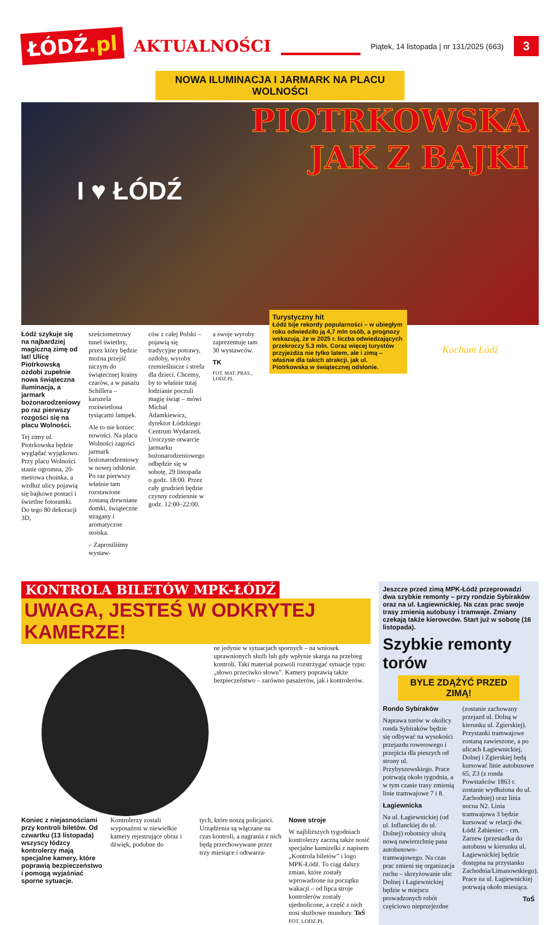ŁÓDŹ.pl
AKTUALNOŚCI
Piątek, 14 listopada | nr 131/2025 (663)
3
NOWA ILUMINACJA I JARMARK NA PLACU WOLNOŚCI
PIOTRKOWSKA
JAK Z BAJKI
I ♥ ŁÓDŹ
Turystyczny hit
Łódź bije rekordy popularności – w ubiegłym roku odwiedziło ją 4,7 mln osób, a prognozy wskazują, że w 2025 r. liczba odwiedzających przekroczy 5,3 mln. Coraz więcej turystów przyjeżdża nie tylko latem, ale i zimą – właśnie dla takich atrakcji, jak ul. Piotrkowska w świątecznej odsłonie.
Kocham Łódź
Łódź szykuje się na najbardziej magiczną zimę od lat! Ulicę Piotrkowską ozdobi zupełnie nowa świąteczna iluminacja, a jarmark bożonarodzeniowy po raz pierwszy rozgości się na placu Wolności.
Tej zimy ul. Piotrkowska będzie wyglądać wyjątkowo. Przy placu Wolności stanie ogromna, 20-metrowa choinka, a wzdłuż ulicy pojawią się bajkowe postaci i świetlne fotoramki. Do tego 80 dekoracji 3D,
sześciometrowy tunel świetlny, przez który będzie można przejść niczym do świątecznej krainy czarów, a w pasażu Schillera – karuzela rozświetlona tysiącami lampek.
Ale to nie koniec nowości. Na placu Wolności zagości jarmark bożonarodzeniowy w nowej odsłonie. Po raz pierwszy właśnie tam rozstawione zostaną drewniane domki, świąteczne stragany i aromatyczne stoiska.
– Zaprosiliśmy wystaw-
ców z całej Polski – pojawią się tradycyjne potrawy, ozdoby, wyroby rzemieślnicze i strefa dla dzieci. Chcemy, by to właśnie tutaj łodzianie poczuli magię świąt – mówi Michał Adamkiewicz, dyrektor Łódzkiego Centrum Wydarzeń. Uroczyste otwarcie jarmarku bożonarodzeniowego odbędzie się w sobotę, 29 listopada o godz. 18:00. Przez cały grudzień będzie czynny codziennie w godz. 12:00–22:00,
a swoje wyroby zaprezentuje tam 30 wystawców.
TK
FOT. MAT. PRAS., LODZ.PL
KONTROLA BILETÓW MPK-ŁÓDŹ
UWAGA, JESTEŚ W ODKRYTEJ KAMERZE!
ne jedynie w sytuacjach spornych – na wniosek uprawnionych służb lub gdy wpłynie skarga na przebieg kontroli. Taki materiał pozwoli rozstrzygać sytuacje typu: „słowo przeciwko słowu”. Kamery poprawią także bezpieczeństwo – zarówno pasażerów, jak i kontrolerów.
Koniec z niejasnościami przy kontroli biletów. Od czwartku (13 listopada) wszyscy łódzcy kontrolerzy mają specjalne kamery, które poprawią bezpieczeństwo i pomogą wyjaśniać sporne sytuacje.
Kontrolerzy zostali wyposażeni w niewielkie kamery rejestrujące obraz i dźwięk, podobne do
tych, które noszą policjanci. Urządzenia są włączane na czas kontroli, a nagrania z nich będą przechowywane przez trzy miesiące i odtwarza-
Nowe stroje
W najbliższych tygodniach kontrolerzy zaczną także nosić specjalne kamizelki z napisem „Kontrola biletów” i logo MPK-Łódź. To ciąg dalszy zmian, które zostały wprowadzone na początku wakacji – od lipca stroje kontrolerów zostały ujednolicone, a część z nich nosi służbowe mundury. ToŚ
FOT. LODZ.PL
Jeszcze przed zimą MPK-Łódź przeprowadzi dwa szybkie remonty – przy rondzie Sybiraków oraz na ul. Łagiewnickiej. Na czas prac swoje trasy zmienią autobusy i tramwaje. Zmiany czekają także kierowców. Start już w sobotę (16 listopada).
Szybkie remonty torów
BYLE ZDĄŻYĆ PRZED ZIMĄ!
Rondo Sybiraków
Naprawa torów w okolicy ronda Sybiraków będzie się odbywać na wysokości przejazdu rowerowego i przejścia dla pieszych od strony ul. Przybyszewskiego. Prace potrwają około tygodnia, a w tym czasie trasy zmienią linie tramwajowe 7 i 8.
Łagiewnicka
Na ul. Łagiewnickiej (od ul. Inflanckiej do ul. Dolnej) robotnicy ułożą nową nawierzchnię pasa autobusowo-tramwajowego. Na czas prac zmieni się organizacja ruchu – skrzyżowanie ulic Dolnej i Łagiewnickiej będzie w miejscu prowadzonych robót częściowo nieprzejezdne (zostanie zachowany przejazd ul. Dolną w kierunku ul. Zgierskiej). Przystanki tramwajowe zostaną zawieszone, a po ulicach Łagiewnickiej, Dolnej i Zgierskiej będą kursować linie autobusowe 65, Z3 (z ronda Powstańców 1863 r. zostanie wydłużona do ul. Zachodniej) oraz linia nocna N2. Linia tramwajowa 3 będzie kursować w relacji dw. Łódź Żabieniec – cm. Zarzew (przesiadka do autobusu w kierunku ul. Łagiewnickiej będzie dostępna na przystanku Zachodnia/Limanowskiego). Prace na ul. Łagiewnickiej potrwają około miesiąca.
ToŚ